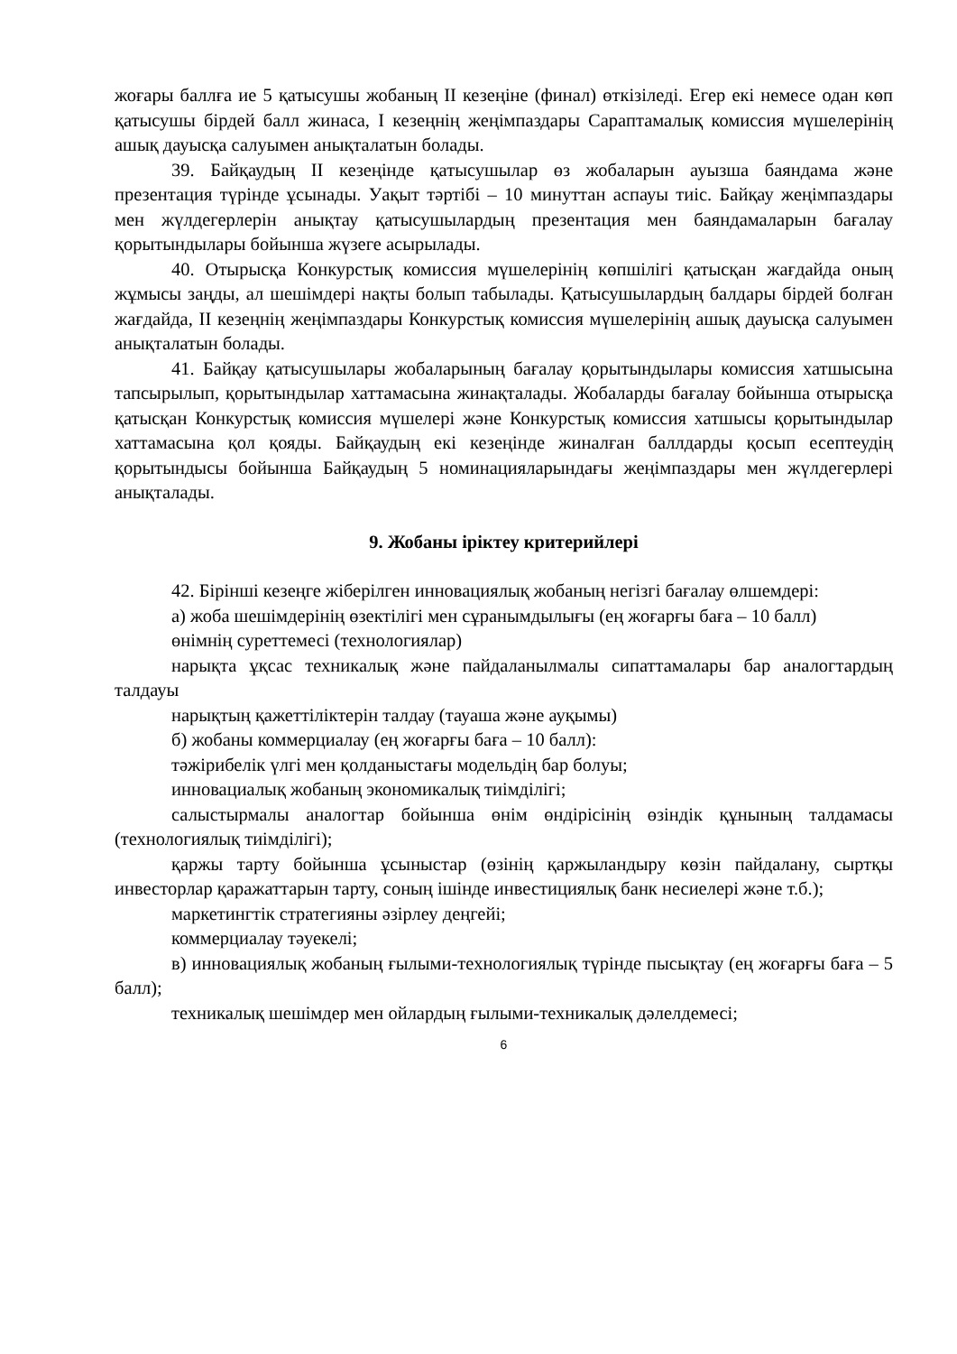жоғары баллға ие 5 қатысушы жобаның ІІ кезеңіне (финал) өткізіледі. Егер екі немесе одан көп қатысушы бірдей балл жинаса, І кезеңнің жеңімпаздары Сараптамалық комиссия мүшелерінің ашық дауысқа салуымен анықталатын болады.
39. Байқаудың ІІ кезеңінде қатысушылар өз жобаларын ауызша баяндама және презентация түрінде ұсынады. Уақыт тәртібі – 10 минуттан аспауы тиіс. Байқау жеңімпаздары мен жүлдегерлерін анықтау қатысушылардың презентация мен баяндамаларын бағалау қорытындылары бойынша жүзеге асырылады.
40. Отырысқа Конкурстық комиссия мүшелерінің көпшілігі қатысқан жағдайда оның жұмысы заңды, ал шешімдері нақты болып табылады. Қатысушылардың балдары бірдей болған жағдайда, ІІ кезеңнің жеңімпаздары Конкурстық комиссия мүшелерінің ашық дауысқа салуымен анықталатын болады.
41. Байқау қатысушылары жобаларының бағалау қорытындылары комиссия хатшысына тапсырылып, қорытындылар хаттамасына жинақталады. Жобаларды бағалау бойынша отырысқа қатысқан Конкурстық комиссия мүшелері және Конкурстық комиссия хатшысы қорытындылар хаттамасына қол қояды. Байқаудың екі кезеңінде жиналған баллдарды қосып есептеудің қорытындысы бойынша Байқаудың 5 номинацияларындағы жеңімпаздары мен жүлдегерлері анықталады.
9. Жобаны іріктеу критерийлері
42. Бірінші кезеңге жіберілген инновациялық жобаның негізгі бағалау өлшемдері:
а) жоба шешімдерінің өзектілігі мен сұранымдылығы (ең жоғарғы баға – 10 балл)
өнімнің суреттемесі (технологиялар)
нарықта ұқсас техникалық және пайдаланылмалы сипаттамалары бар аналогтардың талдауы
нарықтың қажеттіліктерін талдау (тауаша және ауқымы)
б) жобаны коммерциалау (ең жоғарғы баға – 10 балл):
тәжірибелік үлгі мен қолданыстағы модельдің бар болуы;
инновациалық жобаның экономикалық тиімділігі;
салыстырмалы аналогтар бойынша өнім өндірісінің өзіндік құнының талдамасы (технологиялық тиімділігі);
қаржы тарту бойынша ұсыныстар (өзінің қаржыландыру көзін пайдалану, сыртқы инвесторлар қаражаттарын тарту, соның ішінде инвестициялық банк несиелері және т.б.);
маркетингтік стратегияны әзірлеу деңгейі;
коммерциалау тәуекелі;
в) инновациялық жобаның ғылыми-технологиялық түрінде пысықтау (ең жоғарғы баға – 5 балл);
техникалық шешімдер мен ойлардың ғылыми-техникалық дәлелдемесі;
6